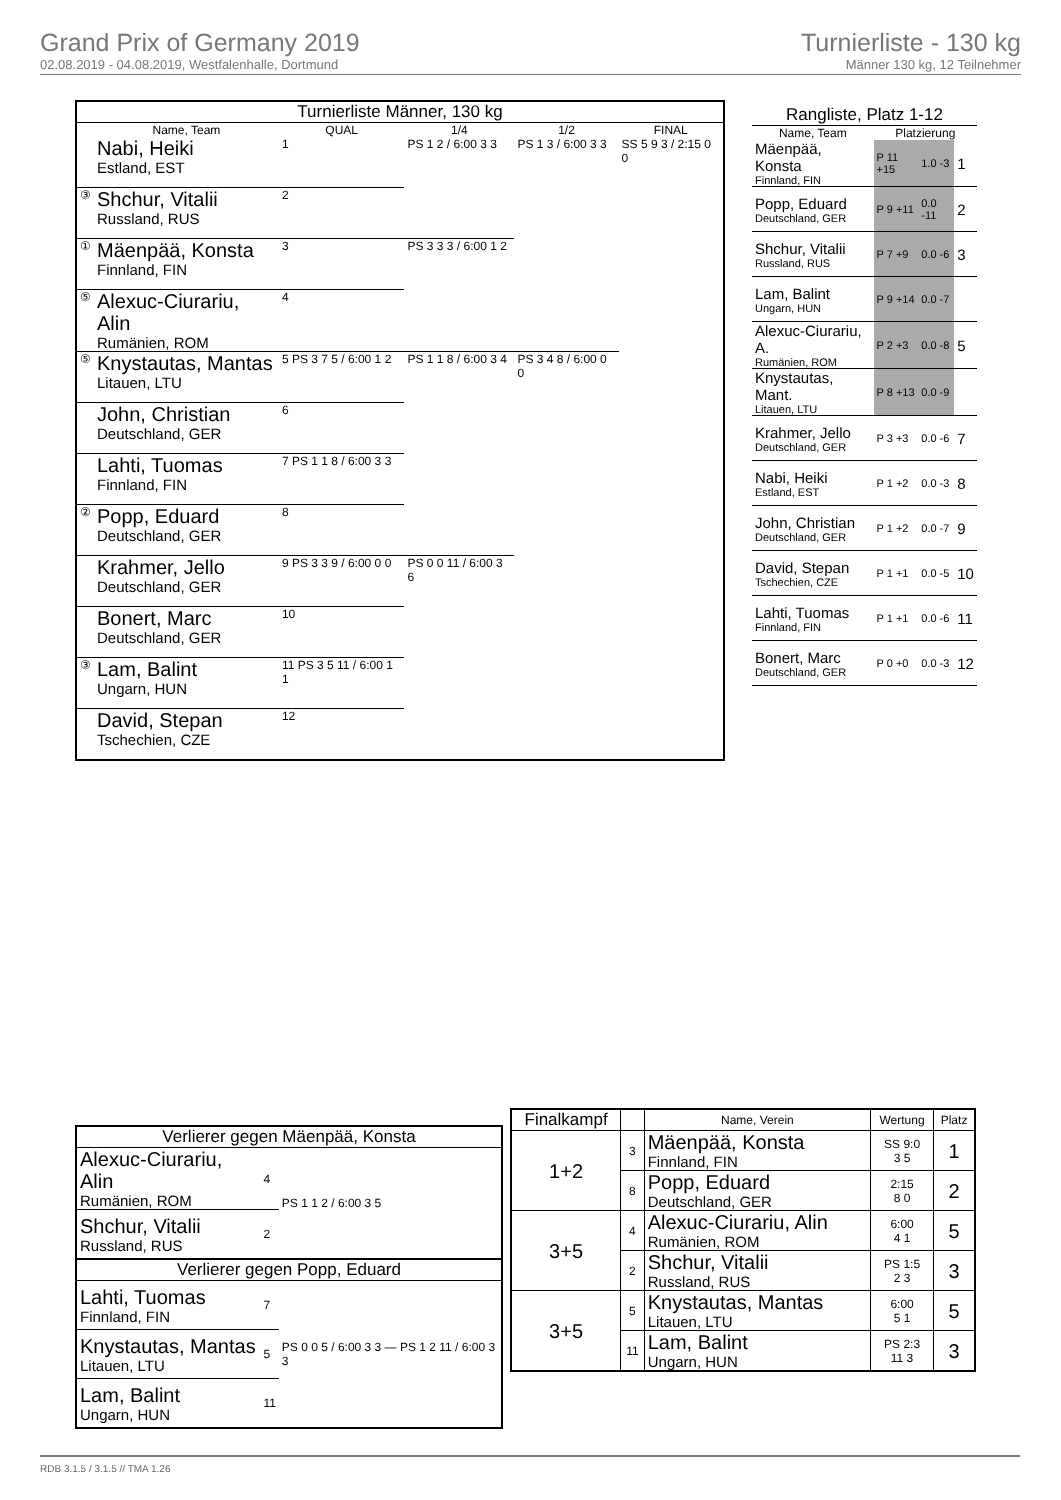Grand Prix of Germany 2019
02.08.2019 - 04.08.2019, Westfalenhalle, Dortmund
Turnierliste - 130 kg
Männer 130 kg, 12 Teilnehmer
| Turnierliste Männer, 130 kg | | | | | |
| --- | --- | --- | --- | --- | --- |
| | Name, Team | QUAL | 1/4 | 1/2 | FINAL |
| | Nabi, Heiki Estland, EST | 1 | PS 1 2 / 6:00 3 3 | PS 1 3 / 6:00 3 3 | SS 5 9 3 / 2:15 0 0 |
| ③ | Shchur, Vitalii Russland, RUS | 2 | | | |
| ① | Mäenpää, Konsta Finnland, FIN | 3 | PS 3 3 3 / 6:00 1 2 | | |
| ⑤ | Alexuc-Ciurariu, Alin Rumänien, ROM | 4 | | | |
| ⑤ | Knystautas, Mantas Litauen, LTU | 5 PS 3 7 5 / 6:00 1 2 | PS 1 1 8 / 6:00 3 4 | PS 3 4 8 / 6:00 0 0 | |
| | John, Christian Deutschland, GER | 6 | | | |
| | Lahti, Tuomas Finnland, FIN | 7 PS 1 1 8 / 6:00 3 3 | | | |
| ② | Popp, Eduard Deutschland, GER | 8 | | | |
| | Krahmer, Jello Deutschland, GER | 9 PS 3 3 9 / 6:00 0 0 | PS 0 0 11 / 6:00 3 6 | | |
| | Bonert, Marc Deutschland, GER | 10 | | | |
| ③ | Lam, Balint Ungarn, HUN | 11 PS 3 5 11 / 6:00 1 1 | | | |
| | David, Stepan Tschechien, CZE | 12 | | | |
| Rangliste, Platz 1-12 | | | |
| --- | --- | --- | --- |
| Name, Team | Platzierung | | |
| Mäenpää, Konsta Finnland, FIN | P 11 +15 | 1.0 -3 | 1 |
| Popp, Eduard Deutschland, GER | P 9 +11 | 0.0 -11 | 2 |
| Shchur, Vitalii Russland, RUS | P 7 +9 | 0.0 -6 | 3 |
| Lam, Balint Ungarn, HUN | P 9 +14 | 0.0 -7 | |
| Alexuc-Ciurariu, A. Rumänien, ROM | P 2 +3 | 0.0 -8 | 5 |
| Knystautas, Mant. Litauen, LTU | P 8 +13 | 0.0 -9 | |
| Krahmer, Jello Deutschland, GER | P 3 +3 | 0.0 -6 | 7 |
| Nabi, Heiki Estland, EST | P 1 +2 | 0.0 -3 | 8 |
| John, Christian Deutschland, GER | P 1 +2 | 0.0 -7 | 9 |
| David, Stepan Tschechien, CZE | P 1 +1 | 0.0 -5 | 10 |
| Lahti, Tuomas Finnland, FIN | P 1 +1 | 0.0 -6 | 11 |
| Bonert, Marc Deutschland, GER | P 0 +0 | 0.0 -3 | 12 |
| Verlierer gegen Mäenpää, Konsta | | |
| --- | --- | --- |
| Alexuc-Ciurariu, Alin Rumänien, ROM | 4 | PS 1 1 2 / 6:00 3 5 |
| Shchur, Vitalii Russland, RUS | 2 | |
| Verlierer gegen Popp, Eduard | | |
| Lahti, Tuomas Finnland, FIN | 7 | PS 0 0 5 / 6:00 3 3 — PS 1 2 11 / 6:00 3 3 |
| Knystautas, Mantas Litauen, LTU | 5 | |
| Lam, Balint Ungarn, HUN | 11 | |
| Finalkampf | | Name, Verein | Wertung | Platz |
| --- | --- | --- | --- | --- |
| 1+2 | 3 | Mäenpää, Konsta Finnland, FIN | SS 9:0 3 5 | 1 |
| | 8 | Popp, Eduard Deutschland, GER | 2:15 8 0 | 2 |
| 3+5 | 4 | Alexuc-Ciurariu, Alin Rumänien, ROM | 6:00 4 1 | 5 |
| | 2 | Shchur, Vitalii Russland, RUS | PS 1:5 2 3 | 3 |
| 3+5 | 5 | Knystautas, Mantas Litauen, LTU | 6:00 5 1 | 5 |
| | 11 | Lam, Balint Ungarn, HUN | PS 2:3 11 3 | 3 |
RDB 3.1.5 / 3.1.5 // TMA 1.26